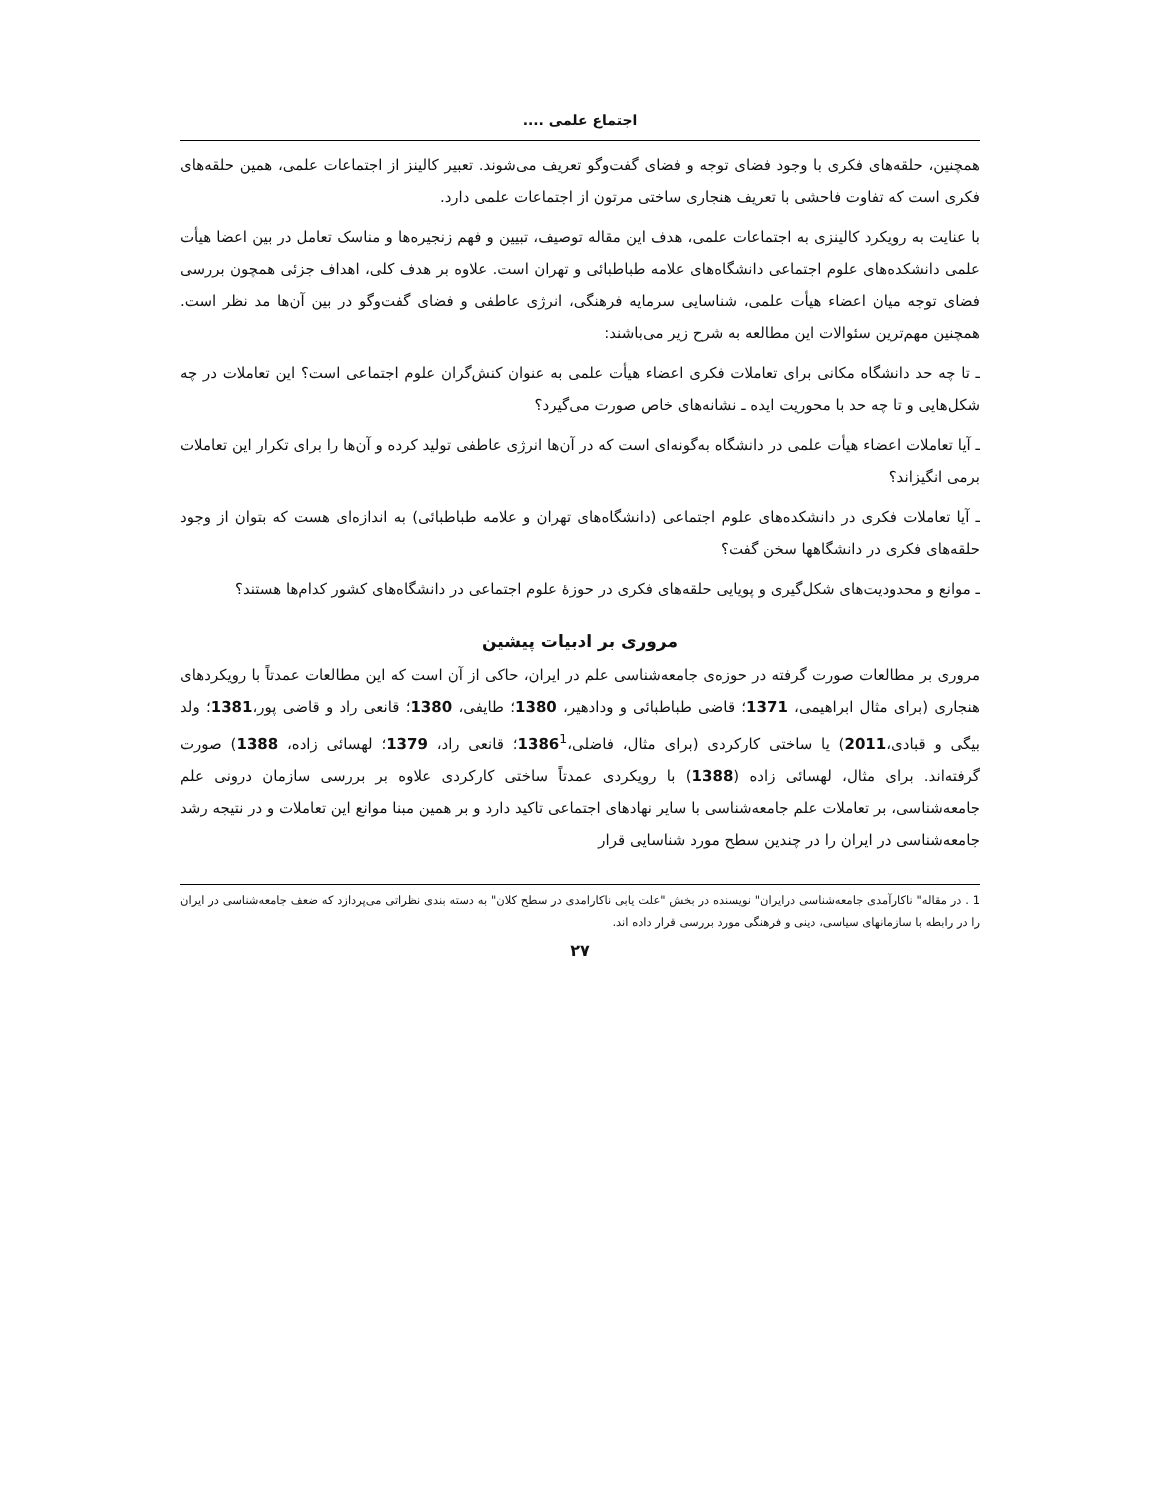اجتماع علمی ....
همچنین، حلقه‌های فکری با وجود فضای توجه و فضای گفت‌وگو تعریف می‌شوند. تعبیر کالینز از اجتماعات علمی، همین حلقه‌های فکری است که تفاوت فاحشی با تعریف هنجاری ساختی مرتون از اجتماعات علمی دارد.
با عنایت به رویکرد کالینزی به اجتماعات علمی، هدف این مقاله توصیف، تبیین و فهم زنجیره‌ها و مناسک تعامل در بین اعضا هیأت علمی دانشکده‌های علوم اجتماعی دانشگاه‌های علامه طباطبائی و تهران است. علاوه بر هدف کلی، اهداف جزئی همچون بررسی فضای توجه میان اعضاء هیأت علمی، شناسایی سرمایه فرهنگی، انرژی عاطفی و فضای گفت‌وگو در بین آن‌ها مد نظر است. همچنین مهم‌ترین سئوالات این مطالعه به شرح زیر می‌باشند:
ـ تا چه حد دانشگاه مکانی برای تعاملات فکری اعضاء هیأت علمی به عنوان کنش‌گران علوم اجتماعی است؟ این تعاملات در چه شکل‌هایی و تا چه حد با محوریت ایده ـ نشانه‌های خاص صورت می‌گیرد؟
ـ آیا تعاملات اعضاء هیأت علمی در دانشگاه به‌گونه‌ای است که در آن‌ها انرژی عاطفی تولید کرده و آن‌ها را برای تکرار این تعاملات برمی انگیزاند؟
ـ آیا تعاملات فکری در دانشکده‌های علوم اجتماعی (دانشگاه‌های تهران و علامه طباطبائی) به اندازه‌ای هست که بتوان از وجود حلقه‌های فکری در دانشگاهها سخن گفت؟
ـ موانع و محدودیت‌های شکل‌گیری و پویایی حلقه‌های فکری در حوزۀ علوم اجتماعی در دانشگاه‌های کشور کدام‌ها هستند؟
مروری بر ادبیات پیشین
مروری بر مطالعات صورت گرفته در حوزه‌ی جامعه‌شناسی علم در ایران، حاکی از آن است که این مطالعات عمدتاً با رویکردهای هنجاری (برای مثال ابراهیمی، 1371؛ قاضی طباطبائی و ودادهیر، 1380؛ طایفی، 1380؛ قانعی راد و قاضی پور،1381؛ ولد بیگی و قبادی،2011) یا ساختی کارکردی (برای مثال، فاضلی،1386<sup>1</sup>؛ قانعی راد، 1379؛ لهسائی زاده، 1388) صورت گرفته‌اند. برای مثال، لهسائی زاده (1388) با رویکردی عمدتاً ساختی کارکردی علاوه بر بررسی سازمان درونی علم جامعه‌شناسی، بر تعاملات علم جامعه‌شناسی با سایر نهادهای اجتماعی تاکید دارد و بر همین مبنا موانع این تعاملات و در نتیجه رشد جامعه‌شناسی در ایران را در چندین سطح مورد شناسایی قرار
1 . در مقاله" ناکارآمدی جامعه‌شناسی درایران" نویسنده در بخش "علت یابی ناکارامدی در سطح کلان" به دسته بندی نظراتی می‌پردازد که ضعف جامعه‌شناسی در ایران را در رابطه با سازمانهای سیاسی، دینی و فرهنگی مورد بررسی قرار داده اند.
۲۷